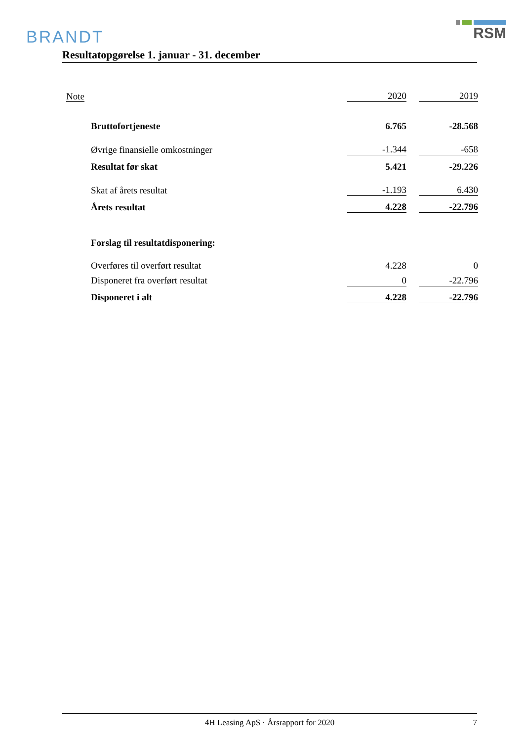BRANDT
RSM
Resultatopgørelse 1. januar - 31. december
| Note | | 2020 | | 2019 |
| | Bruttofortjeneste | 6.765 | | -28.568 |
| | Øvrige finansielle omkostninger | -1.344 | | -658 |
| | Resultat før skat | 5.421 | | -29.226 |
| | Skat af årets resultat | -1.193 | | 6.430 |
| | Årets resultat | 4.228 | | -22.796 |
| | Forslag til resultatdisponering: | | | |
| | Overføres til overført resultat | 4.228 | | 0 |
| | Disponeret fra overført resultat | 0 | | -22.796 |
| | Disponeret i alt | 4.228 | | -22.796 |
4H Leasing ApS · Årsrapport for 2020 7